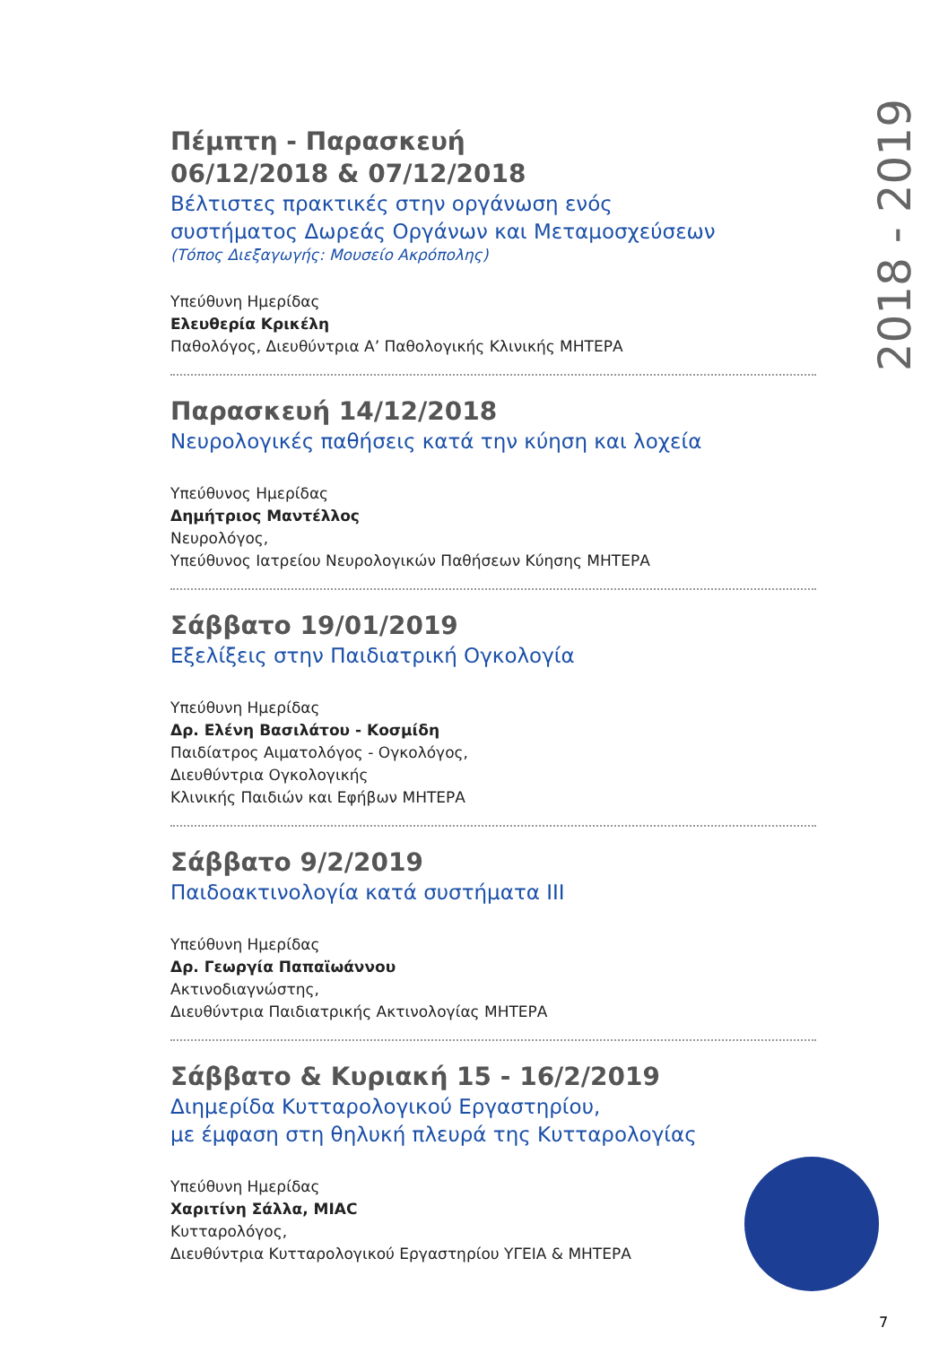2018 - 2019
Πέμπτη - Παρασκευή
06/12/2018 & 07/12/2018
Βέλτιστες πρακτικές στην οργάνωση ενός
συστήματος Δωρεάς Οργάνων και Μεταμοσχεύσεων
(Τόπος Διεξαγωγής: Μουσείο Ακρόπολης)
Υπεύθυνη Ημερίδας
Ελευθερία Κρικέλη
Παθολόγος, Διευθύντρια Α’ Παθολογικής Κλινικής ΜΗΤΕΡΑ
Παρασκευή 14/12/2018
Νευρολογικές παθήσεις κατά την κύηση και λοχεία
Υπεύθυνος Ημερίδας
Δημήτριος Μαντέλλος
Νευρολόγος,
Υπεύθυνος Ιατρείου Νευρολογικών Παθήσεων Κύησης ΜΗΤΕΡΑ
Σάββατο 19/01/2019
Εξελίξεις στην Παιδιατρική Ογκολογία
Υπεύθυνη Ημερίδας
Δρ. Ελένη Βασιλάτου - Κοσμίδη
Παιδίατρος Αιματολόγος - Ογκολόγος,
Διευθύντρια Ογκολογικής
Κλινικής Παιδιών και Εφήβων ΜΗΤΕΡΑ
Σάββατο 9/2/2019
Παιδοακτινολογία κατά συστήματα ΙΙΙ
Υπεύθυνη Ημερίδας
Δρ. Γεωργία Παπαϊωάννου
Ακτινοδιαγνώστης,
Διευθύντρια Παιδιατρικής Ακτινολογίας ΜΗΤΕΡΑ
Σάββατο & Κυριακή 15 - 16/2/2019
Διημερίδα Κυτταρολογικού Εργαστηρίου,
με έμφαση στη θηλυκή πλευρά της Κυτταρολογίας
Υπεύθυνη Ημερίδας
Χαριτίνη Σάλλα, MIAC
Κυτταρολόγος,
Διευθύντρια Κυτταρολογικού Εργαστηρίου ΥΓΕΙΑ & ΜΗΤΕΡΑ
7